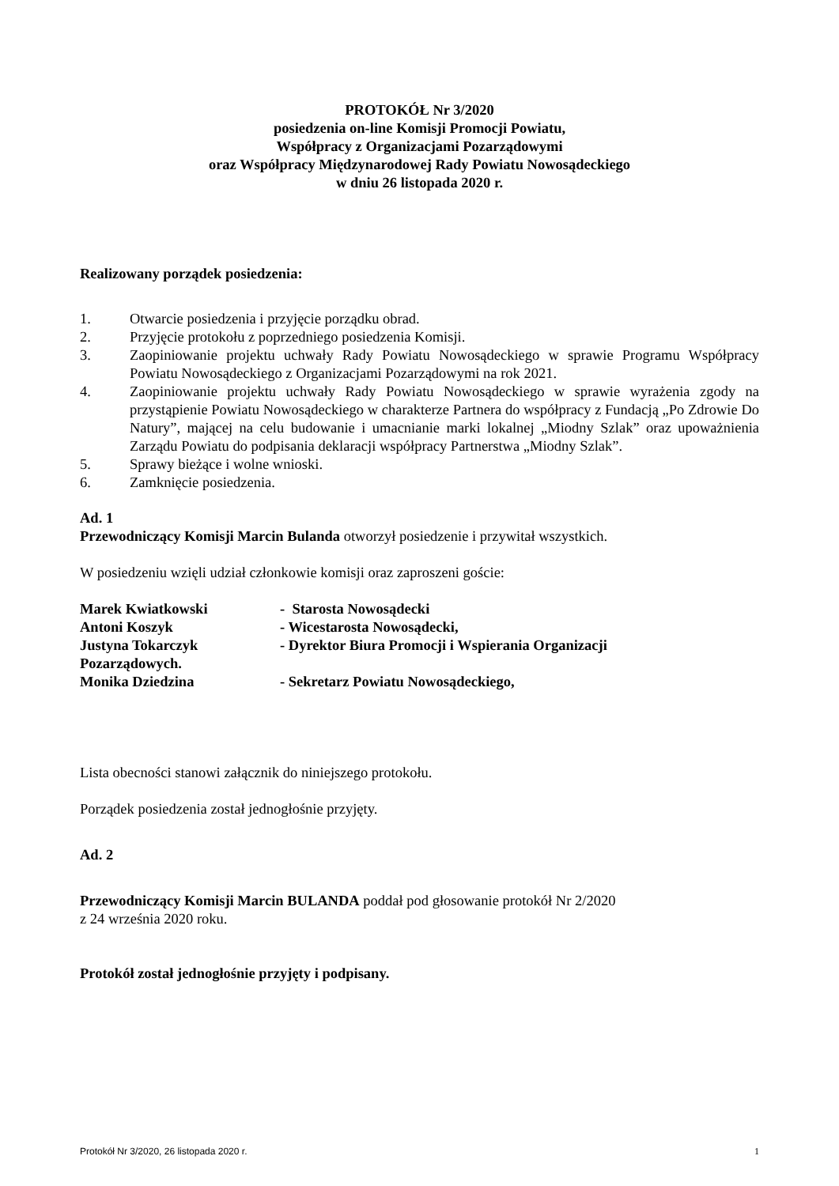PROTOKÓŁ Nr 3/2020
posiedzenia on-line Komisji Promocji Powiatu,
Współpracy z Organizacjami Pozarządowymi
oraz Współpracy Międzynarodowej Rady Powiatu Nowosądeckiego
w dniu 26 listopada 2020 r.
Realizowany porządek posiedzenia:
1. Otwarcie posiedzenia i przyjęcie porządku obrad.
2. Przyjęcie protokołu z poprzedniego posiedzenia Komisji.
3. Zaopiniowanie projektu uchwały Rady Powiatu Nowosądeckiego w sprawie Programu Współpracy Powiatu Nowosądeckiego z Organizacjami Pozarządowymi na rok 2021.
4. Zaopiniowanie projektu uchwały Rady Powiatu Nowosądeckiego w sprawie wyrażenia zgody na przystąpienie Powiatu Nowosądeckiego w charakterze Partnera do współpracy z Fundacją „Po Zdrowie Do Natury”, mającej na celu budowanie i umacnianie marki lokalnej „Miodny Szlak” oraz upoważnienia Zarządu Powiatu do podpisania deklaracji współpracy Partnerstwa „Miodny Szlak”.
5. Sprawy bieżące i wolne wnioski.
6. Zamknięcie posiedzenia.
Ad. 1
Przewodniczący Komisji Marcin Bulanda otworzył posiedzenie i przywitał wszystkich.
W posiedzeniu wzięli udział członkowie komisji oraz zaproszeni goście:
Marek Kwiatkowski - Starosta Nowosądecki
Antoni Koszyk - Wicestarosta Nowosądecki,
Justyna Tokarczyk - Dyrektor Biura Promocji i Wspierania Organizacji
Pozarządowych.
Monika Dziedzina - Sekretarz Powiatu Nowosądeckiego,
Lista obecności stanowi załącznik do niniejszego protokołu.
Porządek posiedzenia został jednogłośnie przyjęty.
Ad. 2
Przewodniczący Komisji Marcin BULANDA poddał pod głosowanie protokół Nr 2/2020
z 24 września 2020 roku.
Protokół został jednogłośnie przyjęty i podpisany.
Protokół Nr 3/2020, 26 listopada 2020 r. 1